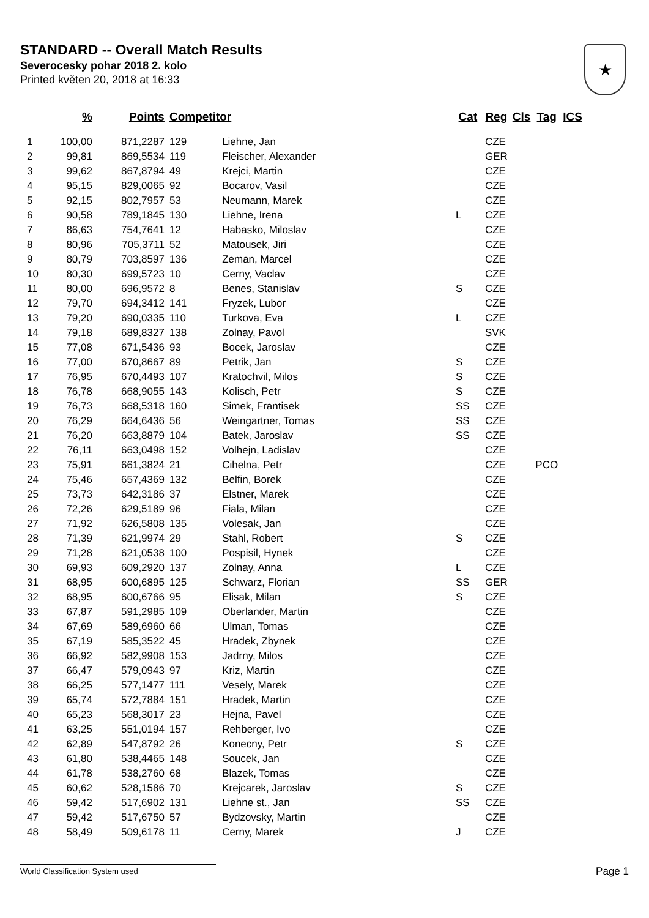STANDARD -- Overall Match Results
Severocesky pohar 2018 2. kolo
Printed květen 20, 2018 at 16:33
★
| | % | Points | Competitor | | Cat | Reg | Cls | Tag | ICS |
| --- | --- | --- | --- | --- | --- | --- | --- | --- | --- |
| 1 | 100,00 | 871,2287 | 129 | Liehne, Jan | | CZE | | | |
| 2 | 99,81 | 869,5534 | 119 | Fleischer, Alexander | | GER | | | |
| 3 | 99,62 | 867,8794 | 49 | Krejci, Martin | | CZE | | | |
| 4 | 95,15 | 829,0065 | 92 | Bocarov, Vasil | | CZE | | | |
| 5 | 92,15 | 802,7957 | 53 | Neumann, Marek | | CZE | | | |
| 6 | 90,58 | 789,1845 | 130 | Liehne, Irena | L | CZE | | | |
| 7 | 86,63 | 754,7641 | 12 | Habasko, Miloslav | | CZE | | | |
| 8 | 80,96 | 705,3711 | 52 | Matousek, Jiri | | CZE | | | |
| 9 | 80,79 | 703,8597 | 136 | Zeman, Marcel | | CZE | | | |
| 10 | 80,30 | 699,5723 | 10 | Cerny, Vaclav | | CZE | | | |
| 11 | 80,00 | 696,9572 | 8 | Benes, Stanislav | S | CZE | | | |
| 12 | 79,70 | 694,3412 | 141 | Fryzek, Lubor | | CZE | | | |
| 13 | 79,20 | 690,0335 | 110 | Turkova, Eva | L | CZE | | | |
| 14 | 79,18 | 689,8327 | 138 | Zolnay, Pavol | | SVK | | | |
| 15 | 77,08 | 671,5436 | 93 | Bocek, Jaroslav | | CZE | | | |
| 16 | 77,00 | 670,8667 | 89 | Petrik, Jan | S | CZE | | | |
| 17 | 76,95 | 670,4493 | 107 | Kratochvil, Milos | S | CZE | | | |
| 18 | 76,78 | 668,9055 | 143 | Kolisch, Petr | S | CZE | | | |
| 19 | 76,73 | 668,5318 | 160 | Simek, Frantisek | SS | CZE | | | |
| 20 | 76,29 | 664,6436 | 56 | Weingartner, Tomas | SS | CZE | | | |
| 21 | 76,20 | 663,8879 | 104 | Batek, Jaroslav | SS | CZE | | | |
| 22 | 76,11 | 663,0498 | 152 | Volhejn, Ladislav | | CZE | | | |
| 23 | 75,91 | 661,3824 | 21 | Cihelna, Petr | | CZE | | PCO | |
| 24 | 75,46 | 657,4369 | 132 | Belfin, Borek | | CZE | | | |
| 25 | 73,73 | 642,3186 | 37 | Elstner, Marek | | CZE | | | |
| 26 | 72,26 | 629,5189 | 96 | Fiala, Milan | | CZE | | | |
| 27 | 71,92 | 626,5808 | 135 | Volesak, Jan | | CZE | | | |
| 28 | 71,39 | 621,9974 | 29 | Stahl, Robert | S | CZE | | | |
| 29 | 71,28 | 621,0538 | 100 | Pospisil, Hynek | | CZE | | | |
| 30 | 69,93 | 609,2920 | 137 | Zolnay, Anna | L | CZE | | | |
| 31 | 68,95 | 600,6895 | 125 | Schwarz, Florian | SS | GER | | | |
| 32 | 68,95 | 600,6766 | 95 | Elisak, Milan | S | CZE | | | |
| 33 | 67,87 | 591,2985 | 109 | Oberlander, Martin | | CZE | | | |
| 34 | 67,69 | 589,6960 | 66 | Ulman, Tomas | | CZE | | | |
| 35 | 67,19 | 585,3522 | 45 | Hradek, Zbynek | | CZE | | | |
| 36 | 66,92 | 582,9908 | 153 | Jadrny, Milos | | CZE | | | |
| 37 | 66,47 | 579,0943 | 97 | Kriz, Martin | | CZE | | | |
| 38 | 66,25 | 577,1477 | 111 | Vesely, Marek | | CZE | | | |
| 39 | 65,74 | 572,7884 | 151 | Hradek, Martin | | CZE | | | |
| 40 | 65,23 | 568,3017 | 23 | Hejna, Pavel | | CZE | | | |
| 41 | 63,25 | 551,0194 | 157 | Rehberger, Ivo | | CZE | | | |
| 42 | 62,89 | 547,8792 | 26 | Konecny, Petr | S | CZE | | | |
| 43 | 61,80 | 538,4465 | 148 | Soucek, Jan | | CZE | | | |
| 44 | 61,78 | 538,2760 | 68 | Blazek, Tomas | | CZE | | | |
| 45 | 60,62 | 528,1586 | 70 | Krejcarek, Jaroslav | S | CZE | | | |
| 46 | 59,42 | 517,6902 | 131 | Liehne st., Jan | SS | CZE | | | |
| 47 | 59,42 | 517,6750 | 57 | Bydzovsky, Martin | | CZE | | | |
| 48 | 58,49 | 509,6178 | 11 | Cerny, Marek | J | CZE | | | |
World Classification System used Page 1